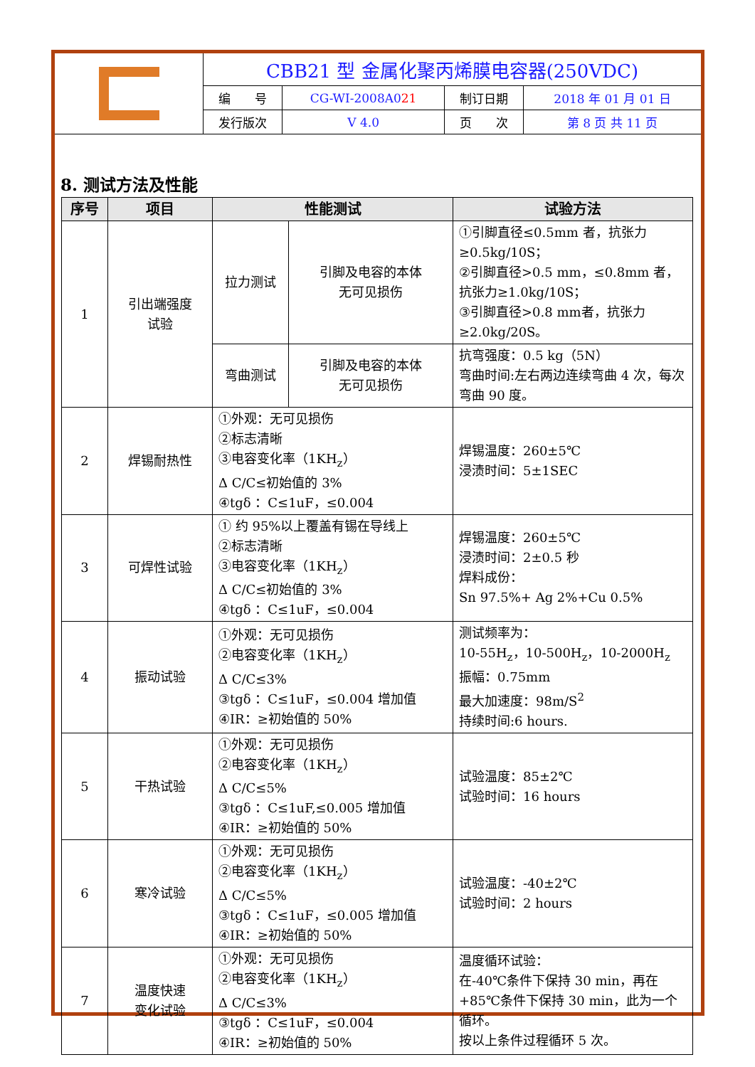| G | CBB21 型 金属化聚丙烯膜电容器(250VDC) | | | |
| | 编 号 | CG-WI-2008A0 21 | 制订日期 | 2018 年 01 月 01 日 |
| | 发行版次 | V 4.0 | 页 次 | 第 8 页 共 11 页 |
8. 测试方法及性能
| 序号 | 项目 | 性能测试 | | 试验方法 |
| --- | --- | --- | --- | --- |
| 1 | 引出端强度 试验 | 拉力测试 | 引脚及电容的本体 无可见损伤 | ①引脚直径≤0.5mm 者，抗张力≥0.5kg/10S； ②引脚直径>0.5 mm，≤0.8mm 者，抗张力≥1.0kg/10S； ③引脚直径>0.8 mm者，抗张力≥2.0kg/20S。 |
| | | 弯曲测试 | 引脚及电容的本体 无可见损伤 | 抗弯强度：0.5 kg（5N） 弯曲时间:左右两边连续弯曲 4 次，每次弯曲 90 度。 |
| 2 | 焊锡耐热性 | ①外观：无可见损伤 ②标志清晰 ③电容变化率（1KH<sub>z</sub>） Δ C/C≤初始值的 3% ④tgδ ：C≤1uF，≤0.004 | | 焊锡温度：260±5℃ 浸渍时间：5±1SEC |
| 3 | 可焊性试验 | ① 约 95%以上覆盖有锡在导线上 ②标志清晰 ③电容变化率（1KH<sub>z</sub>） Δ C/C≤初始值的 3% ④tgδ ：C≤1uF，≤0.004 | | 焊锡温度：260±5℃ 浸渍时间：2±0.5 秒 焊料成份： Sn 97.5%+ Ag 2%+Cu 0.5% |
| 4 | 振动试验 | ①外观：无可见损伤 ②电容变化率（1KH<sub>z</sub>） Δ C/C≤3% ③tgδ ：C≤1uF，≤0.004 增加值 ④IR：≥初始值的 50% | | 测试频率为： 10-55H<sub>z</sub>，10-500H<sub>z</sub>，10-2000H<sub>z</sub> 振幅：0.75mm 最大加速度：98m/S<sup>2</sup> 持续时间:6 hours. |
| 5 | 干热试验 | ①外观：无可见损伤 ②电容变化率（1KH<sub>z</sub>） Δ C/C≤5% ③tgδ ：C≤1uF,≤0.005 增加值 ④IR：≥初始值的 50% | | 试验温度：85±2℃ 试验时间：16 hours |
| 6 | 寒冷试验 | ①外观：无可见损伤 ②电容变化率（1KH<sub>z</sub>） Δ C/C≤5% ③tgδ ：C≤1uF，≤0.005 增加值 ④IR：≥初始值的 50% | | 试验温度：-40±2℃ 试验时间：2 hours |
| 7 | 温度快速 变化试验 | ①外观：无可见损伤 ②电容变化率（1KH<sub>z</sub>） Δ C/C≤3% ③tgδ ：C≤1uF，≤0.004 ④IR：≥初始值的 50% | | 温度循环试验： 在-40℃条件下保持 30 min，再在+85℃条件下保持 30 min，此为一个循环。 按以上条件过程循环 5 次。 |